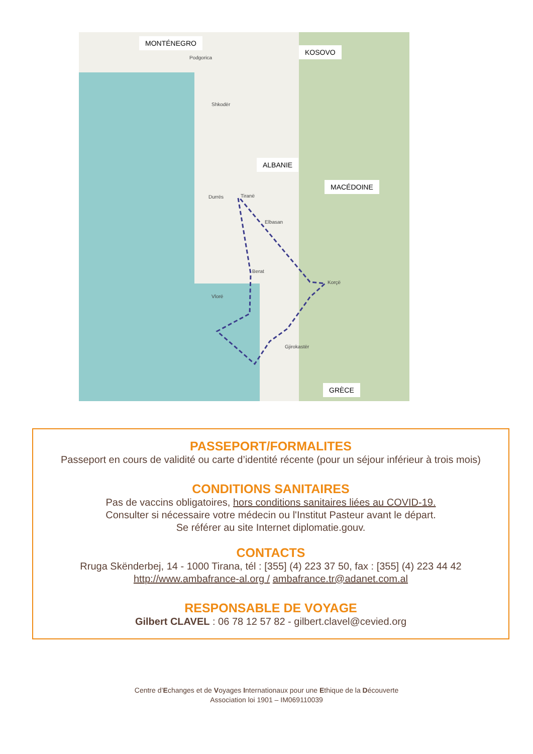MONTÉNEGRO
KOSOVO
ALBANIE
MACÉDOINE
GRÈCE
Podgorica
Shkodër
Tiranë Durrës
Elbasan
Berat
Vlorë
Gjirokastër
Korçë
PASSEPORT/FORMALITES
Passeport en cours de validité ou carte d’identité récente (pour un séjour inférieur à trois mois)
CONDITIONS SANITAIRES
Pas de vaccins obligatoires, hors conditions sanitaires liées au COVID-19.
Consulter si nécessaire votre médecin ou l'Institut Pasteur avant le départ.
Se référer au site Internet diplomatie.gouv.
CONTACTS
Rruga Skënderbej, 14 - 1000 Tirana, tél : [355] (4) 223 37 50, fax : [355] (4) 223 44 42
http://www.ambafrance-al.org / ambafrance.tr@adanet.com.al
RESPONSABLE DE VOYAGE
Gilbert CLAVEL : 06 78 12 57 82 - gilbert.clavel@cevied.org
Centre d’Echanges et de Voyages Internationaux pour une Ethique de la Découverte
Association loi 1901 – IM069110039